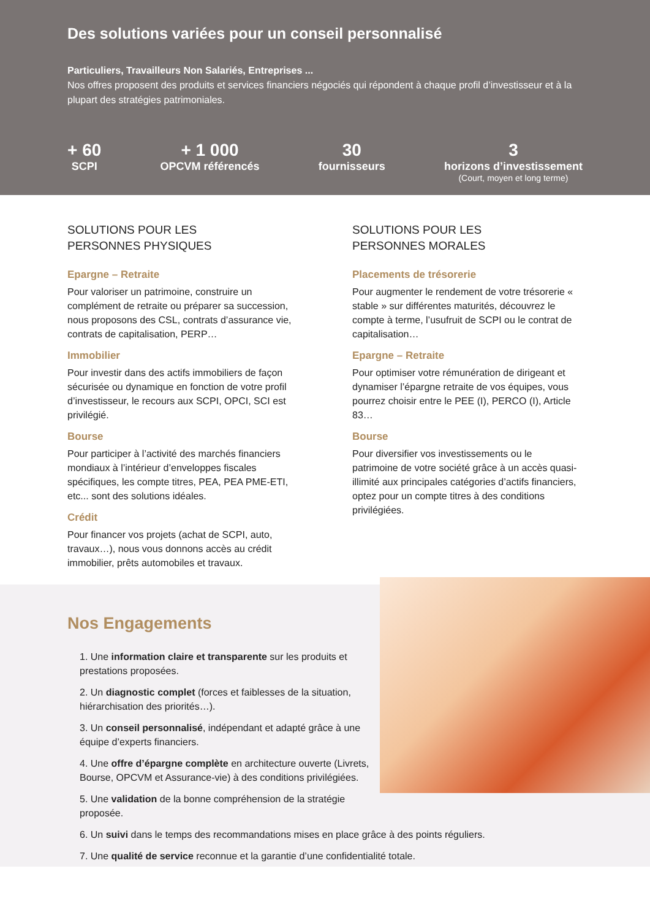Des solutions variées pour un conseil personnalisé
Particuliers, Travailleurs Non Salariés, Entreprises ...
Nos offres proposent des produits et services financiers négociés qui répondent à chaque profil d’investisseur et à la plupart des stratégies patrimoniales.
+ 60
SCPI
+ 1 000
OPCVM référencés
30
fournisseurs
3
horizons d’investissement
(Court, moyen et long terme)
SOLUTIONS POUR LES
PERSONNES PHYSIQUES
Epargne – Retraite
Pour valoriser un patrimoine, construire un complément de retraite ou préparer sa succession, nous proposons des CSL, contrats d’assurance vie, contrats de capitalisation, PERP…
Immobilier
Pour investir dans des actifs immobiliers de façon sécurisée ou dynamique en fonction de votre profil d’investisseur, le recours aux SCPI, OPCI, SCI est privilégié.
Bourse
Pour participer à l’activité des marchés financiers mondiaux à l’intérieur d’enveloppes fiscales spécifiques, les compte titres, PEA, PEA PME-ETI, etc... sont des solutions idéales.
Crédit
Pour financer vos projets (achat de SCPI, auto, travaux…), nous vous donnons accès au crédit immobilier, prêts automobiles et travaux.
SOLUTIONS POUR LES
PERSONNES MORALES
Placements de trésorerie
Pour augmenter le rendement de votre trésorerie « stable » sur différentes maturités, découvrez le compte à terme, l’usufruit de SCPI ou le contrat de capitalisation…
Epargne – Retraite
Pour optimiser votre rémunération de dirigeant et dynamiser l’épargne retraite de vos équipes, vous pourrez choisir entre le PEE (I), PERCO (I), Article 83…
Bourse
Pour diversifier vos investissements ou le patrimoine de votre société grâce à un accès quasi-illimité aux principales catégories d’actifs financiers, optez pour un compte titres à des conditions privilégiées.
Nos Engagements
1. Une information claire et transparente sur les produits et prestations proposées.
2. Un diagnostic complet (forces et faiblesses de la situation, hiérarchisation des priorités…).
3. Un conseil personnalisé, indépendant et adapté grâce à une équipe d’experts financiers.
4. Une offre d’épargne complète en architecture ouverte (Livrets, Bourse, OPCVM et Assurance-vie) à des conditions privilégiées.
5. Une validation de la bonne compréhension de la stratégie proposée.
6. Un suivi dans le temps des recommandations mises en place grâce à des points réguliers.
7. Une qualité de service reconnue et la garantie d’une confidentialité totale.